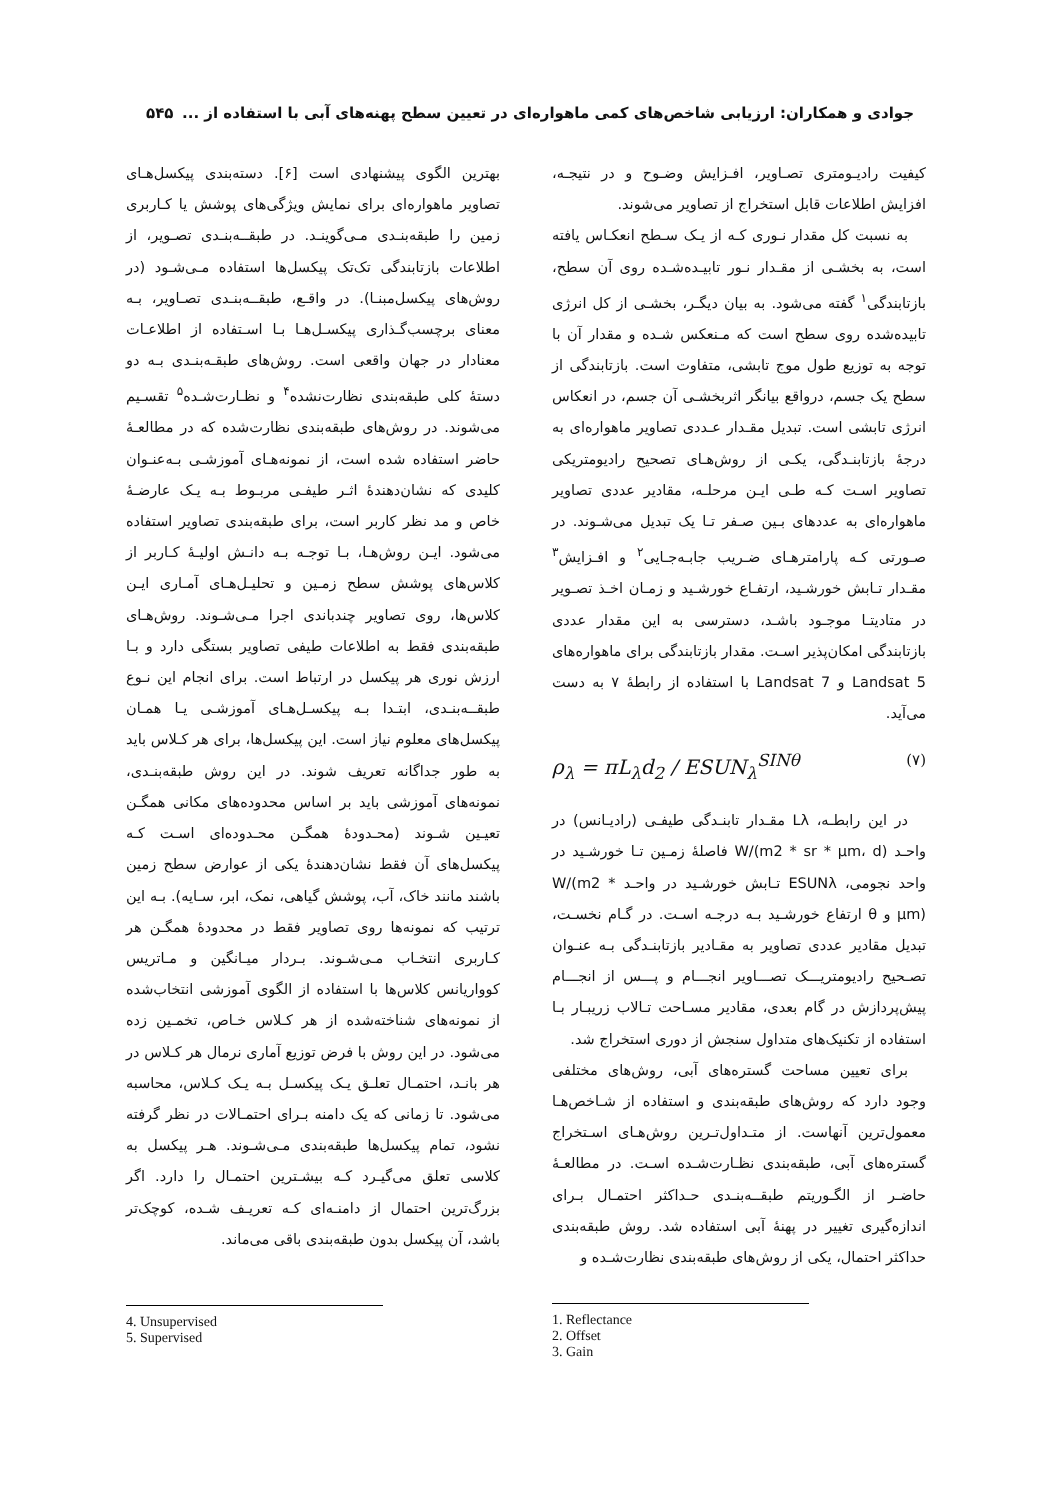جوادی و همکاران: ارزیابی شاخص‌های کمی ماهواره‌ای در تعیین سطح پهنه‌های آبی با استفاده از ... ۵۴۵
کیفیت رادیـومتری تصـاویر، افـزایش وضـوح و در نتیجـه، افزایش اطلاعات قابل استخراج از تصاویر می‌شوند.
به نسبت کل مقدار نـوری کـه از یـک سـطح انعکـاس یافته است، به بخشـی از مقـدار نـور تابیـده‌شـده روی آن سطح، بازتابندگی<sup>۱</sup> گفته می‌شود. به بیان دیگـر، بخشـی از کل انرژی تابیده‌شده روی سطح است که مـنعکس شـده و مقدار آن با توجه به توزیع طول موج تابشی، متفاوت است. بازتابندگی از سطح یک جسم، درواقع بیانگر اثربخشـی آن جسم، در انعکاس انرژی تابشی است. تبدیل مقـدار عـددی تصاویر ماهواره‌ای به درجهٔ بازتابنـدگی، یکـی از روش‌هـای تصحیح رادیومتریکی تصاویر اسـت کـه طـی ایـن مرحلـه، مقادیر عددی تصاویر ماهواره‌ای به عددهای بـین صـفر تـا یک تبدیل می‌شـوند. در صـورتی کـه پارامترهـای ضـریب جابـه‌جـایی<sup>۲</sup> و افـزایش<sup>۳</sup> مقـدار تـابش خورشـید، ارتفـاع خورشـید و زمـان اخـذ تصـویر در متادیتـا موجـود باشـد، دسترسی به این مقدار عددی بازتابندگی امکان‌پذیر اسـت. مقدار بازتابندگی برای ماهواره‌های Landsat 5 و Landsat 7 با استفاده از رابطهٔ ۷ به دست می‌آید.
ρ<sub>λ</sub> = πL<sub>λ</sub>d<sub>2</sub> / ESUN<sub>λ</sub><sup>SINθ</sup> (۷)
در این رابطـه، Lλ مقـدار تابنـدگی طیفـی (رادیـانس) در واحـد (W/(m2 * sr * µm، d فاصلهٔ زمـین تـا خورشـید در واحد نجومی، ESUNλ تـابش خورشـید در واحـد W/(m2 * µm) و θ ارتفاع خورشـید بـه درجـه اسـت. در گـام نخسـت، تبدیل مقادیر عددی تصاویر به مقـادیر بازتابنـدگی بـه عنـوان تصـحیح رادیومتریـــک تصـــاویر انجـــام و پـــس از انجـــام پیش‌پردازش در گام بعدی، مقادیر مسـاحت تـالاب زریبـار بـا استفاده از تکنیک‌های متداول سنجش از دوری استخراج شد.
برای تعیین مساحت گستره‌های آبی، روش‌های مختلفی وجود دارد که روش‌های طبقه‌بندی و استفاده از شـاخص‌هـا معمول‌ترین آنهاست. از متـداول‌تـرین روش‌هـای اسـتخراج گستره‌های آبی، طبقه‌بندی نظـارت‌شـده اسـت. در مطالعـهٔ حاضـر از الگـوریتم طبقــه‌بنـدی حـداکثر احتمـال بـرای اندازه‌گیری تغییر در پهنهٔ آبی استفاده شد. روش طبقه‌بندی حداکثر احتمال، یکی از روش‌های طبقه‌بندی نظارت‌شـده و
1. Reflectance
2. Offset
3. Gain
بهترین الگوی پیشنهادی است [۶]. دسته‌بندی پیکسل‌هـای تصاویر ماهواره‌ای برای نمایش ویژگی‌های پوشش یا کـاربری زمین را طبقه‌بنـدی مـی‌گوینـد. در طبقــه‌بنـدی تصـویر، از اطلاعات بازتابندگی تک‌تک پیکسل‌ها استفاده مـی‌شـود (در روش‌های پیکسل‌مبنـا). در واقـع، طبقــه‌بنـدی تصـاویر، بـه معنای برچسب‌گـذاری پیکسـل‌هـا بـا اسـتفاده از اطلاعـات معنادار در جهان واقعی است. روش‌های طبقـه‌بنـدی بـه دو دستهٔ کلی طبقه‌بندی نظارت‌نشده<sup>۴</sup> و نظـارت‌شـده<sup>۵</sup> تقسـیم می‌شوند. در روش‌های طبقه‌بندی نظارت‌شده که در مطالعـهٔ حاضر استفاده شده است، از نمونه‌هـای آموزشـی بـه‌عنـوان کلیدی که نشان‌دهندهٔ اثـر طیفـی مربـوط بـه یـک عارضـهٔ خاص و مد نظر کاربر است، برای طبقه‌بندی تصاویر استفاده می‌شود. ایـن روش‌هـا، بـا توجـه بـه دانـش اولیـهٔ کـاربر از کلاس‌های پوشش سطح زمـین و تحلیـل‌هـای آمـاری ایـن کلاس‌ها، روی تصاویر چندباندی اجرا مـی‌شـوند. روش‌هـای طبقه‌بندی فقط به اطلاعات طیفی تصاویر بستگی دارد و بـا ارزش نوری هر پیکسل در ارتباط است. برای انجام این نـوع طبقــه‌بنـدی، ابتـدا بـه پیکسـل‌هـای آموزشـی یـا همـان پیکسل‌های معلوم نیاز است. این پیکسل‌ها، برای هر کـلاس باید به طور جداگانه تعریف شوند. در این روش طبقه‌بنـدی، نمونه‌های آموزشی باید بر اساس محدوده‌های مکانی همگـن تعیـین شـوند (محـدودهٔ همگـن محـدوده‌ای اسـت کـه پیکسل‌های آن فقط نشان‌دهندهٔ یکی از عوارض سطح زمین باشند مانند خاک، آب، پوشش گیاهی، نمک، ابر، سـایه). بـه این ترتیب که نمونه‌ها روی تصاویر فقط در محدودهٔ همگـن هر کـاربری انتخـاب مـی‌شـوند. بـردار میـانگین و مـاتریس کوواریانس کلاس‌ها با استفاده از الگوی آموزشی انتخاب‌شده از نمونه‌های شناخته‌شده از هر کـلاس خـاص، تخمـین زده می‌شود. در این روش با فرض توزیع آماری نرمال هر کـلاس در هر بانـد، احتمـال تعلـق یـک پیکسـل بـه یـک کـلاس، محاسبه می‌شود. تا زمانی که یک دامنه بـرای احتمـالات در نظر گرفته نشود، تمام پیکسل‌ها طبقه‌بندی مـی‌شـوند. هـر پیکسل به کلاسی تعلق می‌گیـرد کـه بیشـترین احتمـال را دارد. اگر بزرگ‌ترین احتمال از دامنـه‌ای کـه تعریـف شـده، کوچک‌تر باشد، آن پیکسل بدون طبقه‌بندی باقی می‌ماند.
4. Unsupervised
5. Supervised